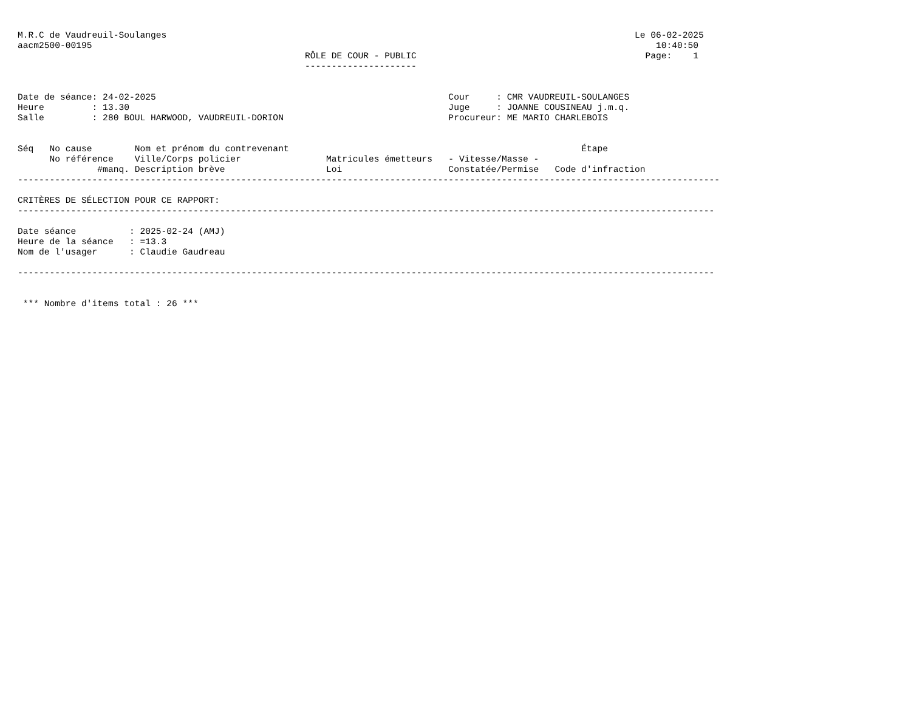M.R.C de Vaudreuil-Soulanges                                                                                        Le 06-02-2025
aacm2500-00195                                                                                                          10:40:50
                                                      RÔLE DE COUR - PUBLIC                                           Page:    1
                                                      ---------------------


Date de séance: 24-02-2025                                                       Cour     : CMR VAUDREUIL-SOULANGES
Heure         : 13.30                                                            Juge     : JOANNE COUSINEAU j.m.q.
Salle         : 280 BOUL HARWOOD, VAUDREUIL-DORION                               Procureur: ME MARIO CHARLEBOIS


Séq   No cause        Nom et prénom du contrevenant                                                       Étape
      No référence    Ville/Corps policier                Matricules émetteurs   - Vitesse/Masse -
               #manq. Description brève                   Loi                    Constatée/Permise   Code d'infraction
------------------------------------------------------------------------------------------------------------------------------------

CRITÈRES DE SÉLECTION POUR CE RAPPORT:
-----------------------------------------------------------------------------------------------------------------------------------

Date séance          : 2025-02-24 (AMJ)
Heure de la séance   : =13.3
Nom de l'usager      : Claudie Gaudreau

-----------------------------------------------------------------------------------------------------------------------------------


 *** Nombre d'items total : 26 ***